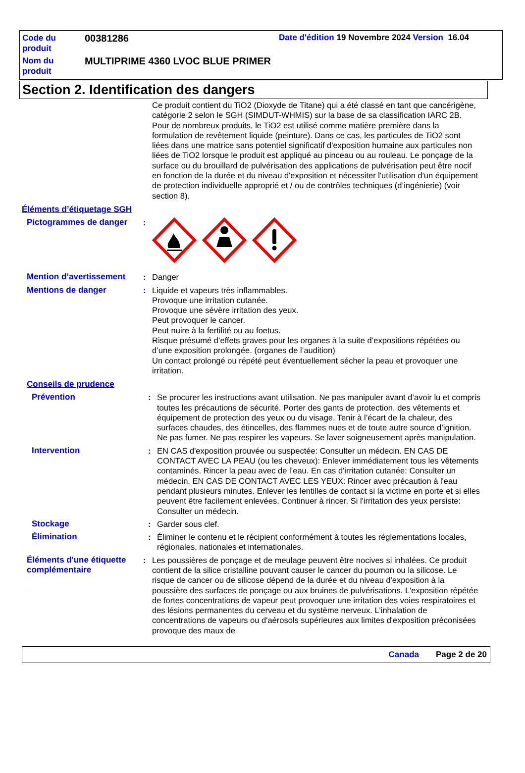Code du produit
00381286
Date d'édition 19 Novembre 2024 Version 16.04
Nom du produit
MULTIPRIME 4360 LVOC BLUE PRIMER
Section 2. Identification des dangers
Ce produit contient du TiO2 (Dioxyde de Titane) qui a été classé en tant que cancérigène, catégorie 2 selon le SGH (SIMDUT-WHMIS) sur la base de sa classification IARC 2B. Pour de nombreux produits, le TiO2 est utilisé comme matière première dans la formulation de revêtement liquide (peinture). Dans ce cas, les particules de TiO2 sont liées dans une matrice sans potentiel significatif d'exposition humaine aux particules non liées de TiO2 lorsque le produit est appliqué au pinceau ou au rouleau. Le ponçage de la surface ou du brouillard de pulvérisation des applications de pulvérisation peut être nocif en fonction de la durée et du niveau d'exposition et nécessiter l'utilisation d'un équipement de protection individuelle approprié et / ou de contrôles techniques (d’ingénierie) (voir section 8).
Éléments d’étiquetage SGH
Pictogrammes de danger :
Mention d’avertissement : Danger
Mentions de danger : Liquide et vapeurs très inflammables.
Provoque une irritation cutanée.
Provoque une sévère irritation des yeux.
Peut provoquer le cancer.
Peut nuire à la fertilité ou au foetus.
Risque présumé d’effets graves pour les organes à la suite d’expositions répétées ou d’une exposition prolongée. (organes de l’audition)
Un contact prolongé ou répété peut éventuellement sécher la peau et provoquer une irritation.
Conseils de prudence
Prévention : Se procurer les instructions avant utilisation. Ne pas manipuler avant d’avoir lu et compris toutes les précautions de sécurité. Porter des gants de protection, des vêtements et équipement de protection des yeux ou du visage. Tenir à l’écart de la chaleur, des surfaces chaudes, des étincelles, des flammes nues et de toute autre source d’ignition. Ne pas fumer. Ne pas respirer les vapeurs. Se laver soigneusement après manipulation.
Intervention : EN CAS d'exposition prouvée ou suspectée: Consulter un médecin. EN CAS DE CONTACT AVEC LA PEAU (ou les cheveux): Enlever immédiatement tous les vêtements contaminés. Rincer la peau avec de l’eau. En cas d'irritation cutanée: Consulter un médecin. EN CAS DE CONTACT AVEC LES YEUX: Rincer avec précaution à l'eau pendant plusieurs minutes. Enlever les lentilles de contact si la victime en porte et si elles peuvent être facilement enlevées. Continuer à rincer. Si l'irritation des yeux persiste: Consulter un médecin.
Stockage : Garder sous clef.
Élimination : Éliminer le contenu et le récipient conformément à toutes les réglementations locales, régionales, nationales et internationales.
Éléments d'une étiquette complémentaire
: Les poussières de ponçage et de meulage peuvent être nocives si inhalées. Ce produit contient de la silice cristalline pouvant causer le cancer du poumon ou la silicose. Le risque de cancer ou de silicose dépend de la durée et du niveau d'exposition à la poussière des surfaces de ponçage ou aux bruines de pulvérisations. L'exposition répétée de fortes concentrations de vapeur peut provoquer une irritation des voies respiratoires et des lésions permanentes du cerveau et du système nerveux. L'inhalation de concentrations de vapeurs ou d'aérosols supérieures aux limites d'exposition préconisées provoque des maux de
Canada Page 2 de 20